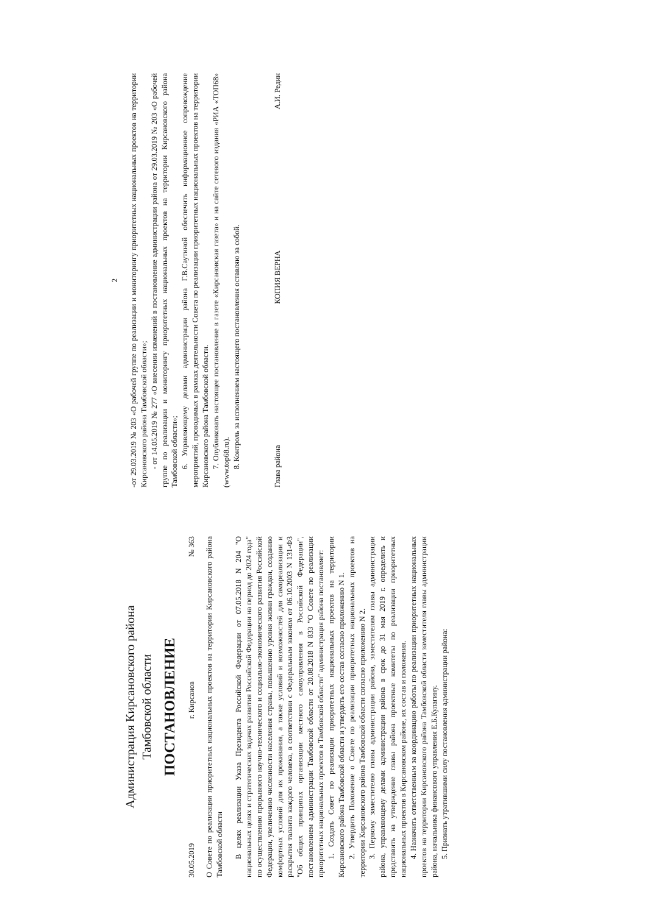Администрация Кирсановского района
Тамбовской области
ПОСТАНОВЛЕНИЕ
30.05.2019 г. Кирсанов № 363
О Совете по реализации приоритетных национальных проектов на территории Кирсановского района Тамбовской области
В целях реализации Указа Президента Российской Федерации от 07.05.2018 N 204 "О национальных целях и стратегических задачах развития Российской Федерации на период до 2024 года" по осуществлению прорывного научно-технического и социально-экономического развития Российской Федерации, увеличению численности населения страны, повышению уровня жизни граждан, созданию комфортных условий для их проживания, а также условий и возможностей для самореализации и раскрытия таланта каждого человека, в соответствии с Федеральным законом от 06.10.2003 N 131-ФЗ "Об общих принципах организации местного самоуправления в Российской Федерации", постановлением администрации Тамбовской области от 20.08.2018 N 833 "О Совете по реализации приоритетных национальных проектов в Тамбовской области" администрация района постановляет:
1. Создать Совет по реализации приоритетных национальных проектов на территории Кирсановского района Тамбовской области и утвердить его состав согласно приложению N 1.
2. Утвердить Положение о Совете по реализации приоритетных национальных проектов на территории Кирсановского района Тамбовской области согласно приложению N 2.
3. Первому заместителю главы администрации района, заместителям главы администрации района, управляющему делами администрации района в срок до 31 мая 2019 г. определить и представить на утверждение главы района проектные комитеты по реализации приоритетных национальных проектов в Кирсановском районе, их состав и положения.
4. Назначить ответственным за координацию работы по реализации приоритетных национальных проектов на территории Кирсановского района Тамбовской области заместителя главы администрации района, начальника финансового управления Е.Б.Кулагину.
5. Признать утратившими силу постановления администрации района:
2
-от 29.03.2019 № 203 «О рабочей группе по реализации и мониторингу приоритетных национальных проектов на территории Кирсановского района Тамбовской области»;
- от 14.05.2019 № 277 «О внесении изменений в постановление администрации района от 29.03.2019 № 203 «О рабочей группе по реализации и мониторингу приоритетных национальных проектов на территории Кирсановского района Тамбовской области»;
6. Управляющему делами администрации района Г.В.Саутиной обеспечить информационное сопровождение мероприятий, проводимых в рамках деятельности Совета по реализации приоритетных национальных проектов на территории Кирсановского района Тамбовской области.
7. Опубликовать настоящее постановление в газете «Кирсановская газета» и на сайте сетевого издания «РИА «ТОП68» (www.top68.ru).
8. Контроль за исполнением настоящего постановления оставляю за собой.
Глава района КОПИЯ ВЕРНА А.И. Редин